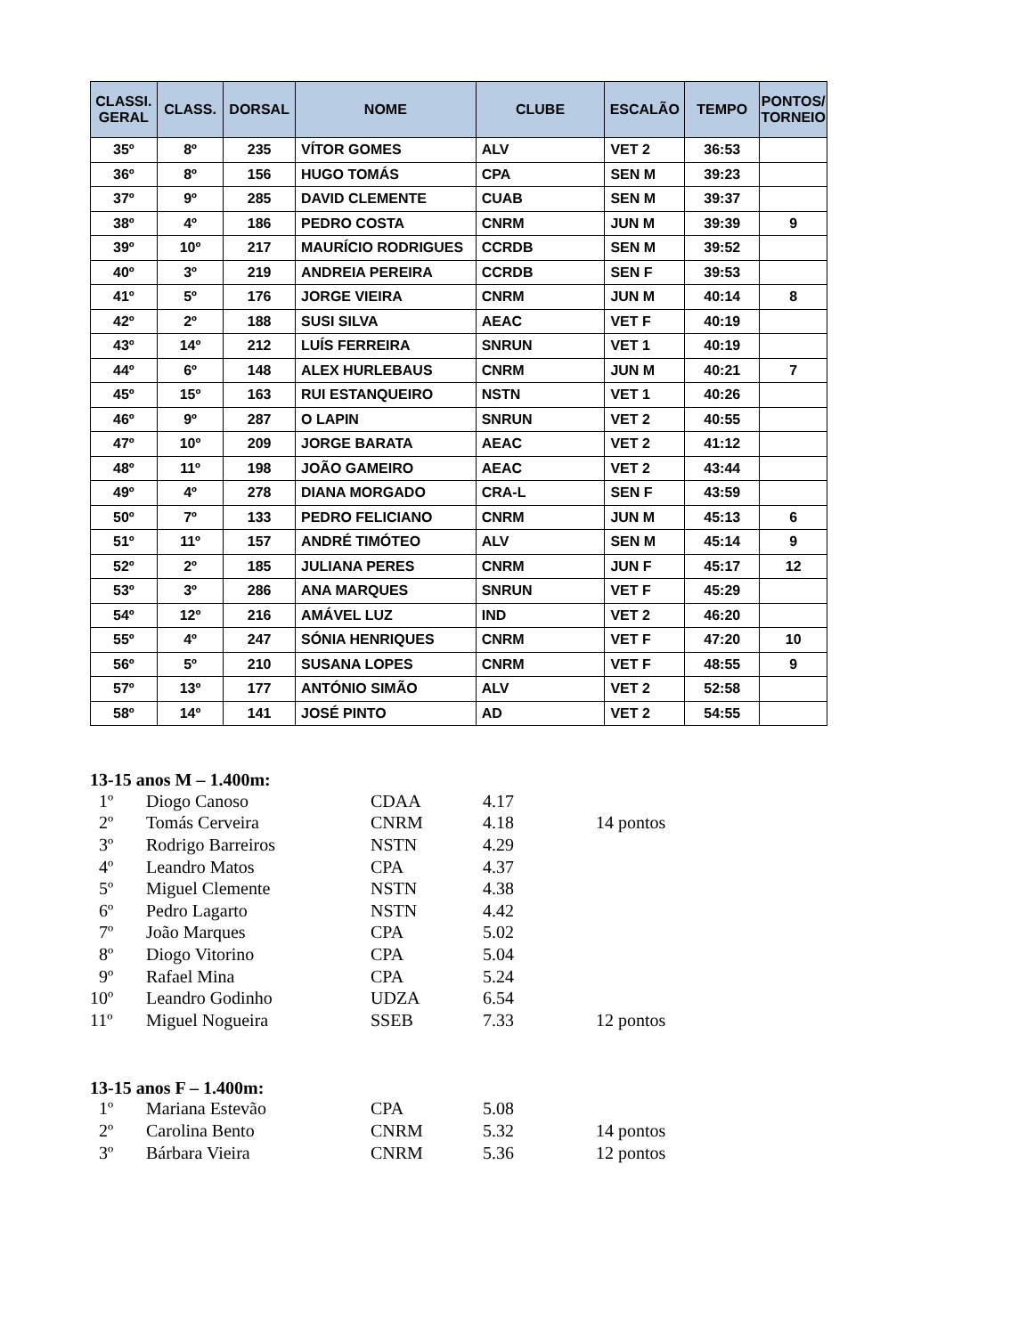| CLASSI. GERAL | CLASS. | DORSAL | NOME | CLUBE | ESCALÃO | TEMPO | PONTOS/ TORNEIO |
| --- | --- | --- | --- | --- | --- | --- | --- |
| 35º | 8º | 235 | VÍTOR GOMES | ALV | VET 2 | 36:53 | |
| 36º | 8º | 156 | HUGO TOMÁS | CPA | SEN M | 39:23 | |
| 37º | 9º | 285 | DAVID CLEMENTE | CUAB | SEN M | 39:37 | |
| 38º | 4º | 186 | PEDRO COSTA | CNRM | JUN M | 39:39 | 9 |
| 39º | 10º | 217 | MAURÍCIO RODRIGUES | CCRDB | SEN M | 39:52 | |
| 40º | 3º | 219 | ANDREIA PEREIRA | CCRDB | SEN F | 39:53 | |
| 41º | 5º | 176 | JORGE VIEIRA | CNRM | JUN M | 40:14 | 8 |
| 42º | 2º | 188 | SUSI SILVA | AEAC | VET F | 40:19 | |
| 43º | 14º | 212 | LUÍS FERREIRA | SNRUN | VET 1 | 40:19 | |
| 44º | 6º | 148 | ALEX HURLEBAUS | CNRM | JUN M | 40:21 | 7 |
| 45º | 15º | 163 | RUI ESTANQUEIRO | NSTN | VET 1 | 40:26 | |
| 46º | 9º | 287 | O LAPIN | SNRUN | VET 2 | 40:55 | |
| 47º | 10º | 209 | JORGE BARATA | AEAC | VET 2 | 41:12 | |
| 48º | 11º | 198 | JOÃO GAMEIRO | AEAC | VET 2 | 43:44 | |
| 49º | 4º | 278 | DIANA MORGADO | CRA-L | SEN F | 43:59 | |
| 50º | 7º | 133 | PEDRO FELICIANO | CNRM | JUN M | 45:13 | 6 |
| 51º | 11º | 157 | ANDRÉ TIMÓTEO | ALV | SEN M | 45:14 | 9 |
| 52º | 2º | 185 | JULIANA PERES | CNRM | JUN F | 45:17 | 12 |
| 53º | 3º | 286 | ANA MARQUES | SNRUN | VET F | 45:29 | |
| 54º | 12º | 216 | AMÁVEL LUZ | IND | VET 2 | 46:20 | |
| 55º | 4º | 247 | SÓNIA HENRIQUES | CNRM | VET F | 47:20 | 10 |
| 56º | 5º | 210 | SUSANA LOPES | CNRM | VET F | 48:55 | 9 |
| 57º | 13º | 177 | ANTÓNIO SIMÃO | ALV | VET 2 | 52:58 | |
| 58º | 14º | 141 | JOSÉ PINTO | AD | VET 2 | 54:55 | |
13-15 anos M – 1.400m:
| 1º | Diogo Canoso | CDAA | 4.17 | |
| 2º | Tomás Cerveira | CNRM | 4.18 | 14 pontos |
| 3º | Rodrigo Barreiros | NSTN | 4.29 | |
| 4º | Leandro Matos | CPA | 4.37 | |
| 5º | Miguel Clemente | NSTN | 4.38 | |
| 6º | Pedro Lagarto | NSTN | 4.42 | |
| 7º | João Marques | CPA | 5.02 | |
| 8º | Diogo Vitorino | CPA | 5.04 | |
| 9º | Rafael Mina | CPA | 5.24 | |
| 10º | Leandro Godinho | UDZA | 6.54 | |
| 11º | Miguel Nogueira | SSEB | 7.33 | 12 pontos |
13-15 anos F – 1.400m:
| 1º | Mariana Estevão | CPA | 5.08 | |
| 2º | Carolina Bento | CNRM | 5.32 | 14 pontos |
| 3º | Bárbara Vieira | CNRM | 5.36 | 12 pontos |